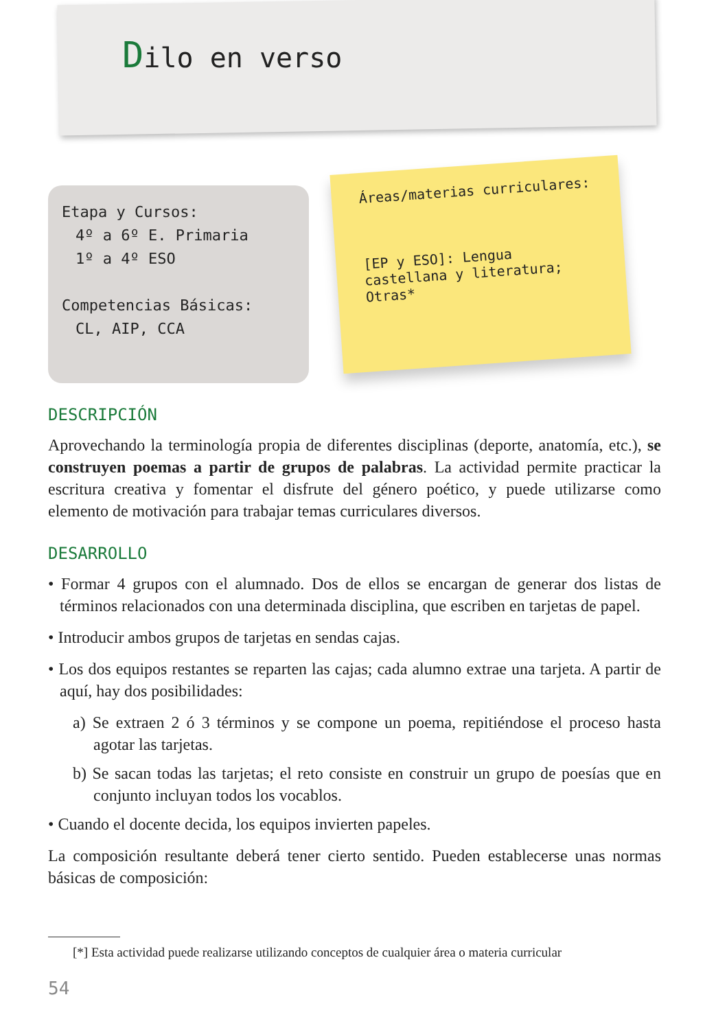Dilo en verso
Etapa y Cursos:
4º a 6º E. Primaria
1º a 4º ESO
Competencias Básicas:
CL, AIP, CCA
Áreas/materias curriculares:
[EP y ESO]: Lengua castellana y literatura; Otras*
DESCRIPCIÓN
Aprovechando la terminología propia de diferentes disciplinas (deporte, anatomía, etc.), se construyen poemas a partir de grupos de palabras. La actividad permite practicar la escritura creativa y fomentar el disfrute del género poético, y puede utilizarse como elemento de motivación para trabajar temas curriculares diversos.
DESARROLLO
• Formar 4 grupos con el alumnado. Dos de ellos se encargan de generar dos listas de términos relacionados con una determinada disciplina, que escriben en tarjetas de papel.
• Introducir ambos grupos de tarjetas en sendas cajas.
• Los dos equipos restantes se reparten las cajas; cada alumno extrae una tarjeta. A partir de aquí, hay dos posibilidades:
a) Se extraen 2 ó 3 términos y se compone un poema, repitiéndose el proceso hasta agotar las tarjetas.
b) Se sacan todas las tarjetas; el reto consiste en construir un grupo de poesías que en conjunto incluyan todos los vocablos.
• Cuando el docente decida, los equipos invierten papeles.
La composición resultante deberá tener cierto sentido. Pueden establecerse unas normas básicas de composición:
[*] Esta actividad puede realizarse utilizando conceptos de cualquier área o materia curricular
54